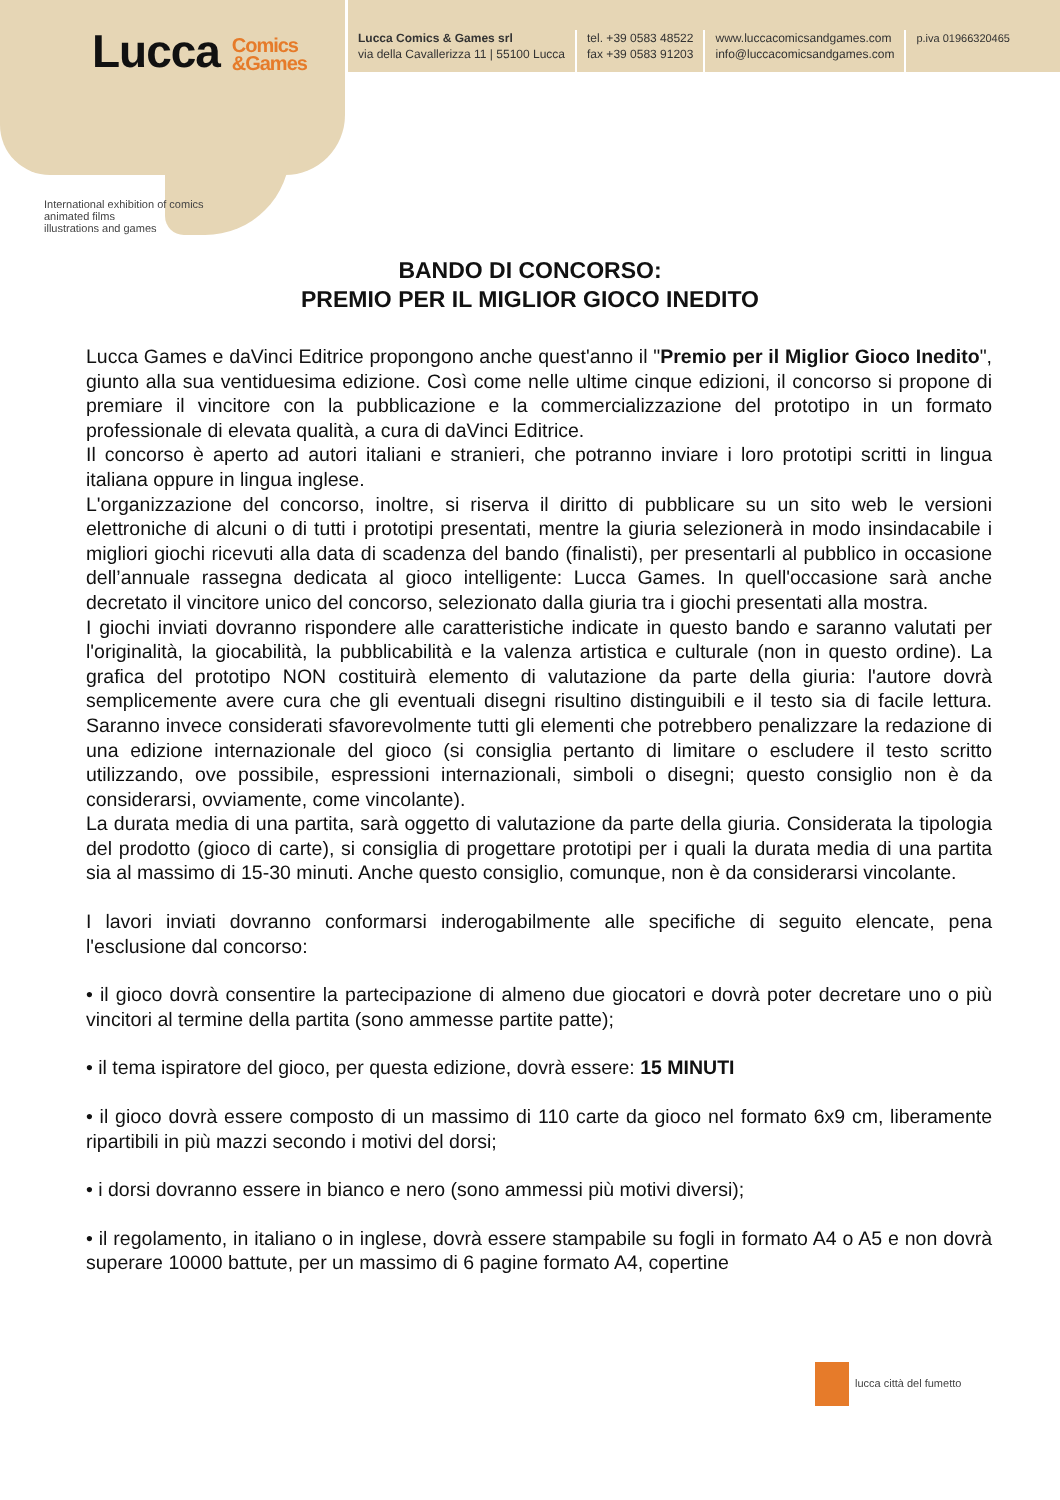Lucca Comics
&Games
International exhibition of comics
animated films
illustrations and games
Lucca Comics & Games srl
via della Cavallerizza 11 | 55100 Lucca
tel. +39 0583 48522
fax +39 0583 91203
www.luccacomicsandgames.com
info@luccacomicsandgames.com
p.iva 01966320465
BANDO DI CONCORSO:
PREMIO PER IL MIGLIOR GIOCO INEDITO
Lucca Games e daVinci Editrice propongono anche quest'anno il "Premio per il Miglior Gioco Inedito", giunto alla sua ventiduesima edizione. Così come nelle ultime cinque edizioni, il concorso si propone di premiare il vincitore con la pubblicazione e la commercializzazione del prototipo in un formato professionale di elevata qualità, a cura di daVinci Editrice.
Il concorso è aperto ad autori italiani e stranieri, che potranno inviare i loro prototipi scritti in lingua italiana oppure in lingua inglese.
L'organizzazione del concorso, inoltre, si riserva il diritto di pubblicare su un sito web le versioni elettroniche di alcuni o di tutti i prototipi presentati, mentre la giuria selezionerà in modo insindacabile i migliori giochi ricevuti alla data di scadenza del bando (finalisti), per presentarli al pubblico in occasione dell’annuale rassegna dedicata al gioco intelligente: Lucca Games. In quell'occasione sarà anche decretato il vincitore unico del concorso, selezionato dalla giuria tra i giochi presentati alla mostra.
I giochi inviati dovranno rispondere alle caratteristiche indicate in questo bando e saranno valutati per l'originalità, la giocabilità, la pubblicabilità e la valenza artistica e culturale (non in questo ordine). La grafica del prototipo NON costituirà elemento di valutazione da parte della giuria: l'autore dovrà semplicemente avere cura che gli eventuali disegni risultino distinguibili e il testo sia di facile lettura. Saranno invece considerati sfavorevolmente tutti gli elementi che potrebbero penalizzare la redazione di una edizione internazionale del gioco (si consiglia pertanto di limitare o escludere il testo scritto utilizzando, ove possibile, espressioni internazionali, simboli o disegni; questo consiglio non è da considerarsi, ovviamente, come vincolante).
La durata media di una partita, sarà oggetto di valutazione da parte della giuria. Considerata la tipologia del prodotto (gioco di carte), si consiglia di progettare prototipi per i quali la durata media di una partita sia al massimo di 15-30 minuti. Anche questo consiglio, comunque, non è da considerarsi vincolante.
I lavori inviati dovranno conformarsi inderogabilmente alle specifiche di seguito elencate, pena l'esclusione dal concorso:
• il gioco dovrà consentire la partecipazione di almeno due giocatori e dovrà poter decretare uno o più vincitori al termine della partita (sono ammesse partite patte);
• il tema ispiratore del gioco, per questa edizione, dovrà essere: 15 MINUTI
• il gioco dovrà essere composto di un massimo di 110 carte da gioco nel formato 6x9 cm, liberamente ripartibili in più mazzi secondo i motivi del dorsi;
• i dorsi dovranno essere in bianco e nero (sono ammessi più motivi diversi);
• il regolamento, in italiano o in inglese, dovrà essere stampabile su fogli in formato A4 o A5 e non dovrà superare 10000 battute, per un massimo di 6 pagine formato A4, copertine
lucca città del fumetto